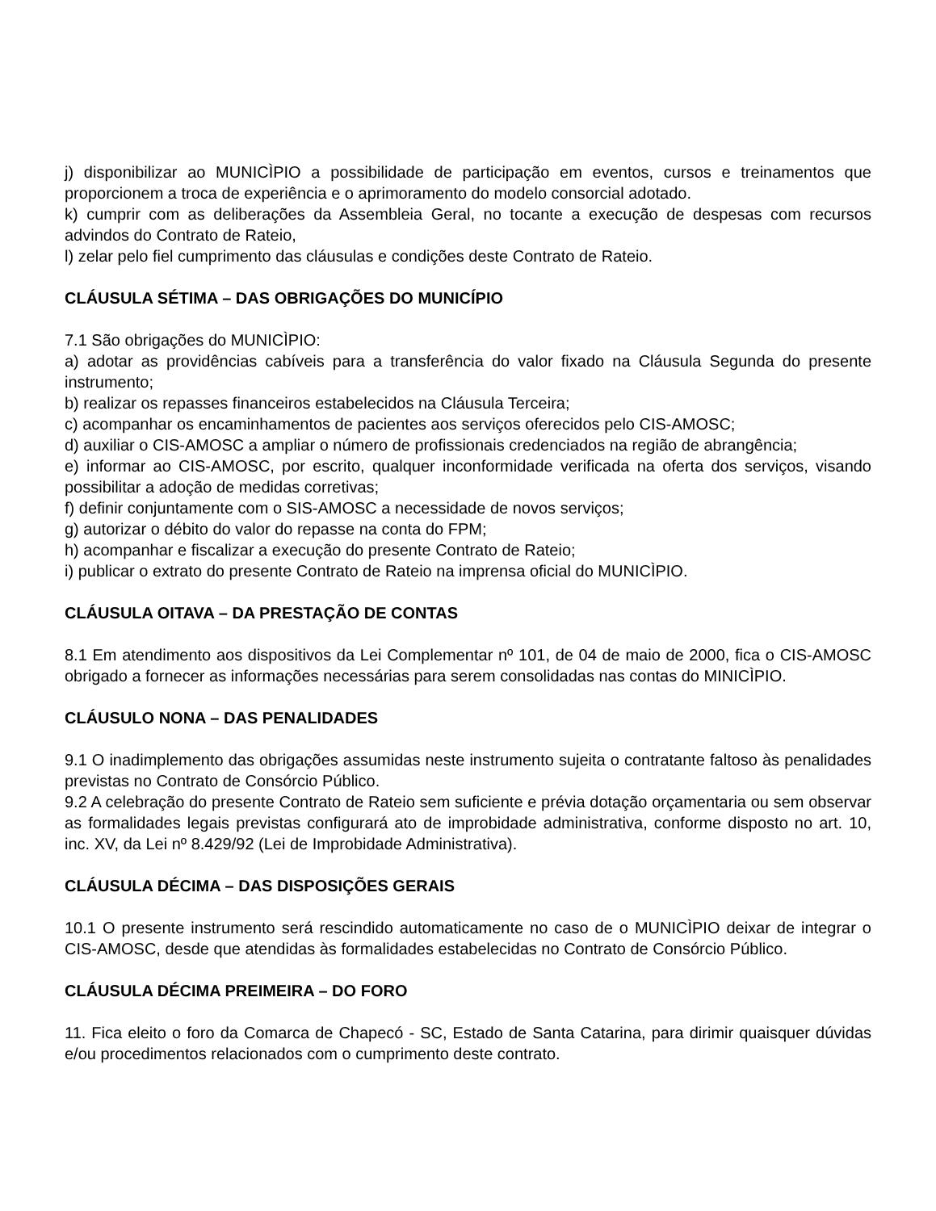j) disponibilizar ao MUNICÌPIO a possibilidade de participação em eventos, cursos e treinamentos que proporcionem a troca de experiência e o aprimoramento do modelo consorcial adotado.
k) cumprir com as deliberações da Assembleia Geral, no tocante a execução de despesas com recursos advindos do Contrato de Rateio,
l) zelar pelo fiel cumprimento das cláusulas e condições deste Contrato de Rateio.
CLÁUSULA SÉTIMA – DAS OBRIGAÇÕES DO MUNICÍPIO
7.1 São obrigações do MUNICÌPIO:
a) adotar as providências cabíveis para a transferência do valor fixado na Cláusula Segunda do presente instrumento;
b) realizar os repasses financeiros estabelecidos na Cláusula Terceira;
c) acompanhar os encaminhamentos de pacientes aos serviços oferecidos pelo CIS-AMOSC;
d) auxiliar o CIS-AMOSC a ampliar o número de profissionais credenciados na região de abrangência;
e) informar ao CIS-AMOSC, por escrito, qualquer inconformidade verificada na oferta dos serviços, visando possibilitar a adoção de medidas corretivas;
f) definir conjuntamente com o SIS-AMOSC a necessidade de novos serviços;
g) autorizar o débito do valor do repasse na conta do FPM;
h) acompanhar e fiscalizar a execução do presente Contrato de Rateio;
i) publicar o extrato do presente Contrato de Rateio na imprensa oficial do MUNICÌPIO.
CLÁUSULA OITAVA – DA PRESTAÇÃO DE CONTAS
8.1 Em atendimento aos dispositivos da Lei Complementar nº 101, de 04 de maio de 2000, fica o CIS-AMOSC obrigado a fornecer as informações necessárias para serem consolidadas nas contas do MINICÌPIO.
CLÁUSULO NONA – DAS PENALIDADES
9.1 O inadimplemento das obrigações assumidas neste instrumento sujeita o contratante faltoso às penalidades previstas no Contrato de Consórcio Público.
9.2 A celebração do presente Contrato de Rateio sem suficiente e prévia dotação orçamentaria ou sem observar as formalidades legais previstas configurará ato de improbidade administrativa, conforme disposto no art. 10, inc. XV, da Lei nº 8.429/92 (Lei de Improbidade Administrativa).
CLÁUSULA DÉCIMA – DAS DISPOSIÇÕES GERAIS
10.1 O presente instrumento será rescindido automaticamente no caso de o MUNICÌPIO deixar de integrar o CIS-AMOSC, desde que atendidas às formalidades estabelecidas no Contrato de Consórcio Público.
CLÁUSULA DÉCIMA PREIMEIRA – DO FORO
11. Fica eleito o foro da Comarca de Chapecó - SC, Estado de Santa Catarina, para dirimir quaisquer dúvidas e/ou procedimentos relacionados com o cumprimento deste contrato.